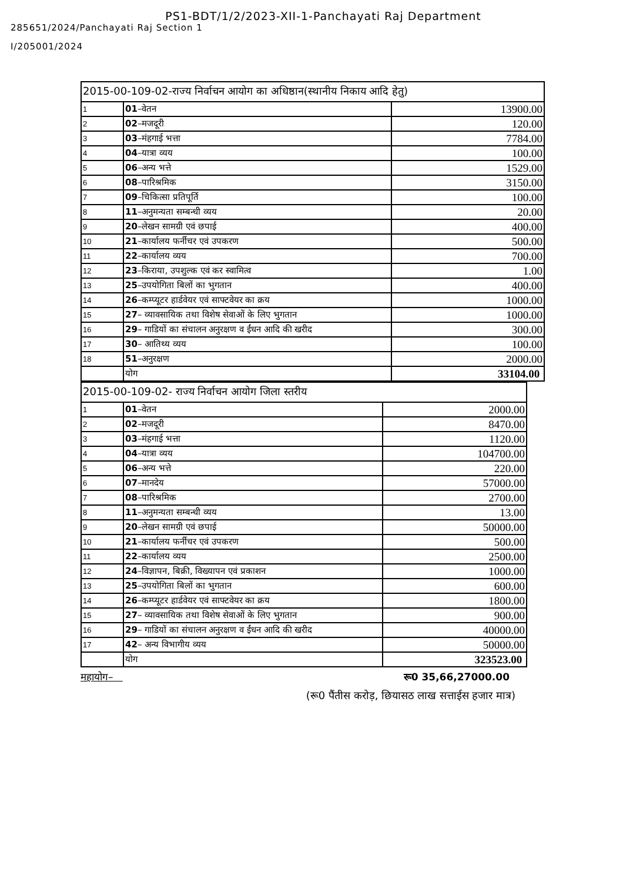PS1-BDT/1/2/2023-XII-1-Panchayati Raj Department
285651/2024/Panchayati Raj Section 1
I/205001/2024
| 2015-00-109-02-राज्य निर्वाचन आयोग का अधिष्ठान(स्थानीय निकाय आदि हेतु) | | |
| 1 | 01 –वेतन | 13900.00 |
| 2 | 02 –मजदूरी | 120.00 |
| 3 | 03 –मंहगाई भत्ता | 7784.00 |
| 4 | 04 –यात्रा व्यय | 100.00 |
| 5 | 06 –अन्य भत्ते | 1529.00 |
| 6 | 08 –पारिश्रमिक | 3150.00 |
| 7 | 09 –चिकित्सा प्रतिपूर्ति | 100.00 |
| 8 | 11 –अनुमन्यता सम्बन्धी व्यय | 20.00 |
| 9 | 20 –लेखन सामग्री एवं छपाई | 400.00 |
| 10 | 21 –कार्यालय फर्नीचर एवं उपकरण | 500.00 |
| 11 | 22 –कार्यालय व्यय | 700.00 |
| 12 | 23 –किराया, उपशुल्क एवं कर स्वामित्व | 1.00 |
| 13 | 25 –उपयोगिता बिलों का भुगतान | 400.00 |
| 14 | 26 –कम्प्यूटर हार्डवेयर एवं साफ्टवेयर का क्रय | 1000.00 |
| 15 | 27 – व्यावसायिक तथा विशेष सेवाओं के लिए भुगतान | 1000.00 |
| 16 | 29 – गाडियों का संचालन अनुरक्षण व ईंधन आदि की खरीद | 300.00 |
| 17 | 30 – आतिथ्य व्यय | 100.00 |
| 18 | 51 –अनुरक्षण | 2000.00 |
| | योग | 33104.00 |
| 2015-00-109-02- राज्य निर्वाचन आयोग जिला स्तरीय | | |
| 1 | 01 –वेतन | 2000.00 |
| 2 | 02 –मजदूरी | 8470.00 |
| 3 | 03 –मंहगाई भत्ता | 1120.00 |
| 4 | 04 –यात्रा व्यय | 104700.00 |
| 5 | 06 –अन्य भत्ते | 220.00 |
| 6 | 07 –मानदेय | 57000.00 |
| 7 | 08 –पारिश्रमिक | 2700.00 |
| 8 | 11 –अनुमन्यता सम्बन्धी व्यय | 13.00 |
| 9 | 20 –लेखन सामग्री एवं छपाई | 50000.00 |
| 10 | 21 –कार्यालय फर्नीचर एवं उपकरण | 500.00 |
| 11 | 22 –कार्यालय व्यय | 2500.00 |
| 12 | 24 –विज्ञापन, बिक्री, विख्यापन एवं प्रकाशन | 1000.00 |
| 13 | 25 –उपयोगिता बिलों का भुगतान | 600.00 |
| 14 | 26 –कम्प्यूटर हार्डवेयर एवं साफ्टवेयर का क्रय | 1800.00 |
| 15 | 27 – व्यावसायिक तथा विशेष सेवाओं के लिए भुगतान | 900.00 |
| 16 | 29 – गाडियों का संचालन अनुरक्षण व ईंधन आदि की खरीद | 40000.00 |
| 17 | 42 – अन्य विभागीय व्यय | 50000.00 |
| | योग | 323523.00 |
महायोग– रू0 35,66,27000.00
(रू0 पैंतीस करोड़, छियासठ लाख सत्ताईस हजार मात्र)